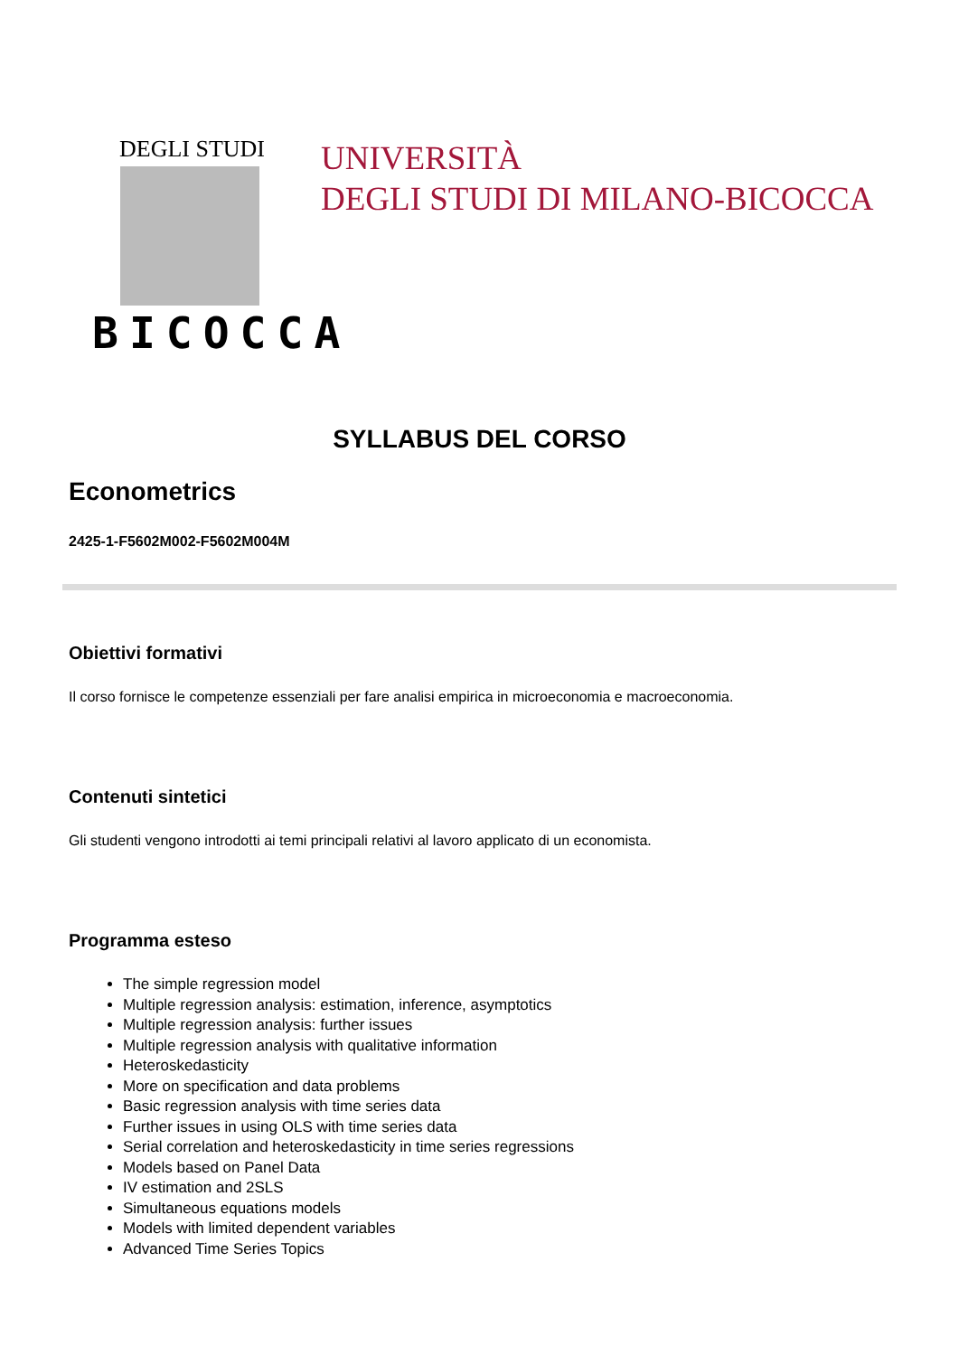DEGLI STUDI
BICOCCA
UNIVERSITÀ
DEGLI STUDI DI MILANO-BICOCCA
SYLLABUS DEL CORSO
Econometrics
2425-1-F5602M002-F5602M004M
Obiettivi formativi
Il corso fornisce le competenze essenziali per fare analisi empirica in microeconomia e macroeconomia.
Contenuti sintetici
Gli studenti vengono introdotti ai temi principali relativi al lavoro applicato di un economista.
Programma esteso
The simple regression model
Multiple regression analysis: estimation, inference, asymptotics
Multiple regression analysis: further issues
Multiple regression analysis with qualitative information
Heteroskedasticity
More on specification and data problems
Basic regression analysis with time series data
Further issues in using OLS with time series data
Serial correlation and heteroskedasticity in time series regressions
Models based on Panel Data
IV estimation and 2SLS
Simultaneous equations models
Models with limited dependent variables
Advanced Time Series Topics